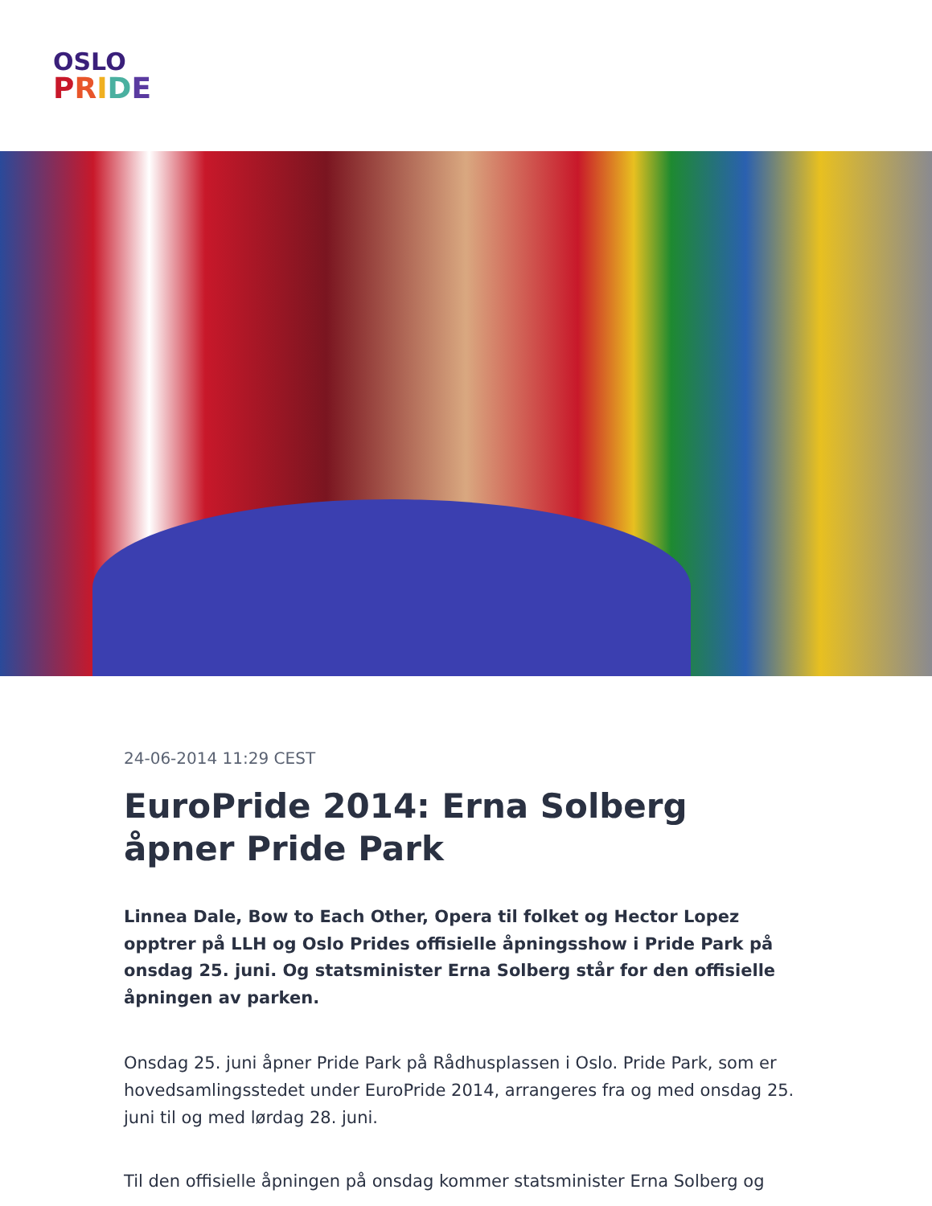OSLO
PRIDE
24-06-2014 11:29 CEST
EuroPride 2014: Erna Solberg åpner Pride Park
Linnea Dale, Bow to Each Other, Opera til folket og Hector Lopez opptrer på LLH og Oslo Prides offisielle åpningsshow i Pride Park på onsdag 25. juni. Og statsminister Erna Solberg står for den offisielle åpningen av parken.
Onsdag 25. juni åpner Pride Park på Rådhusplassen i Oslo. Pride Park, som er hovedsamlingsstedet under EuroPride 2014, arrangeres fra og med onsdag 25. juni til og med lørdag 28. juni.
Til den offisielle åpningen på onsdag kommer statsminister Erna Solberg og